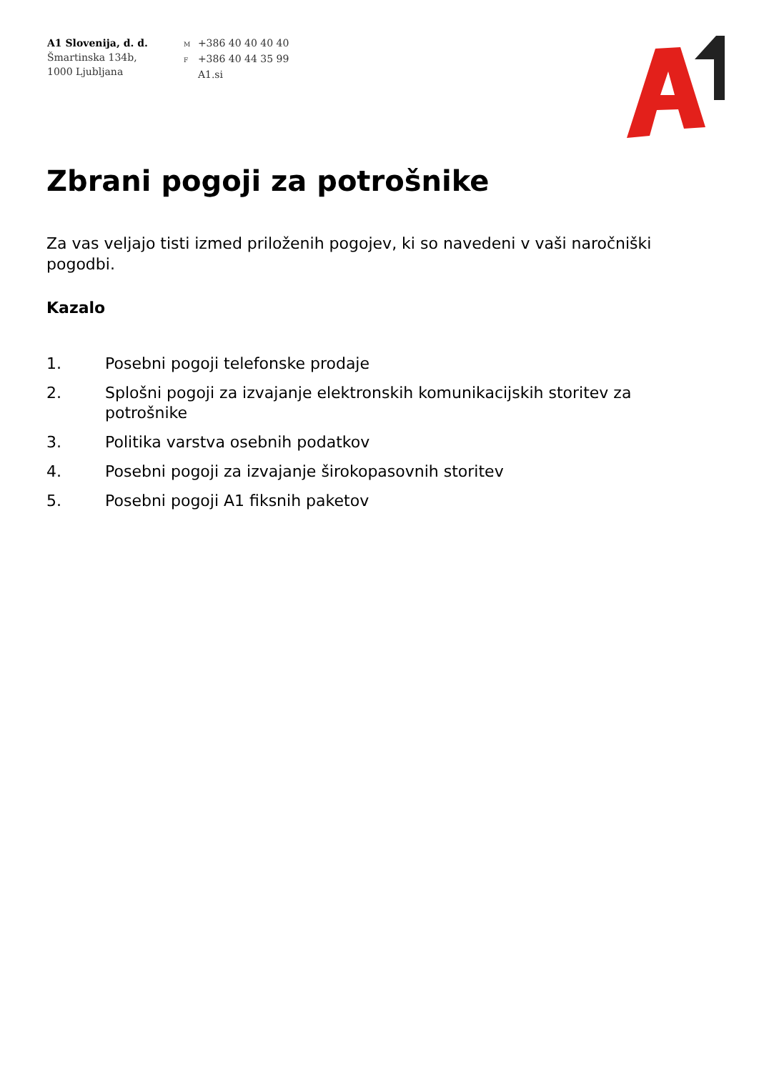A1 Slovenija, d. d.
Šmartinska 134b,
1000 Ljubljana
M +386 40 40 40 40
F +386 40 44 35 99
A1.si
Zbrani pogoji za potrošnike
Za vas veljajo tisti izmed priloženih pogojev, ki so navedeni v vaši naročniški pogodbi.
Kazalo
1. Posebni pogoji telefonske prodaje
2. Splošni pogoji za izvajanje elektronskih komunikacijskih storitev za potrošnike
3. Politika varstva osebnih podatkov
4. Posebni pogoji za izvajanje širokopasovnih storitev
5. Posebni pogoji A1 fiksnih paketov